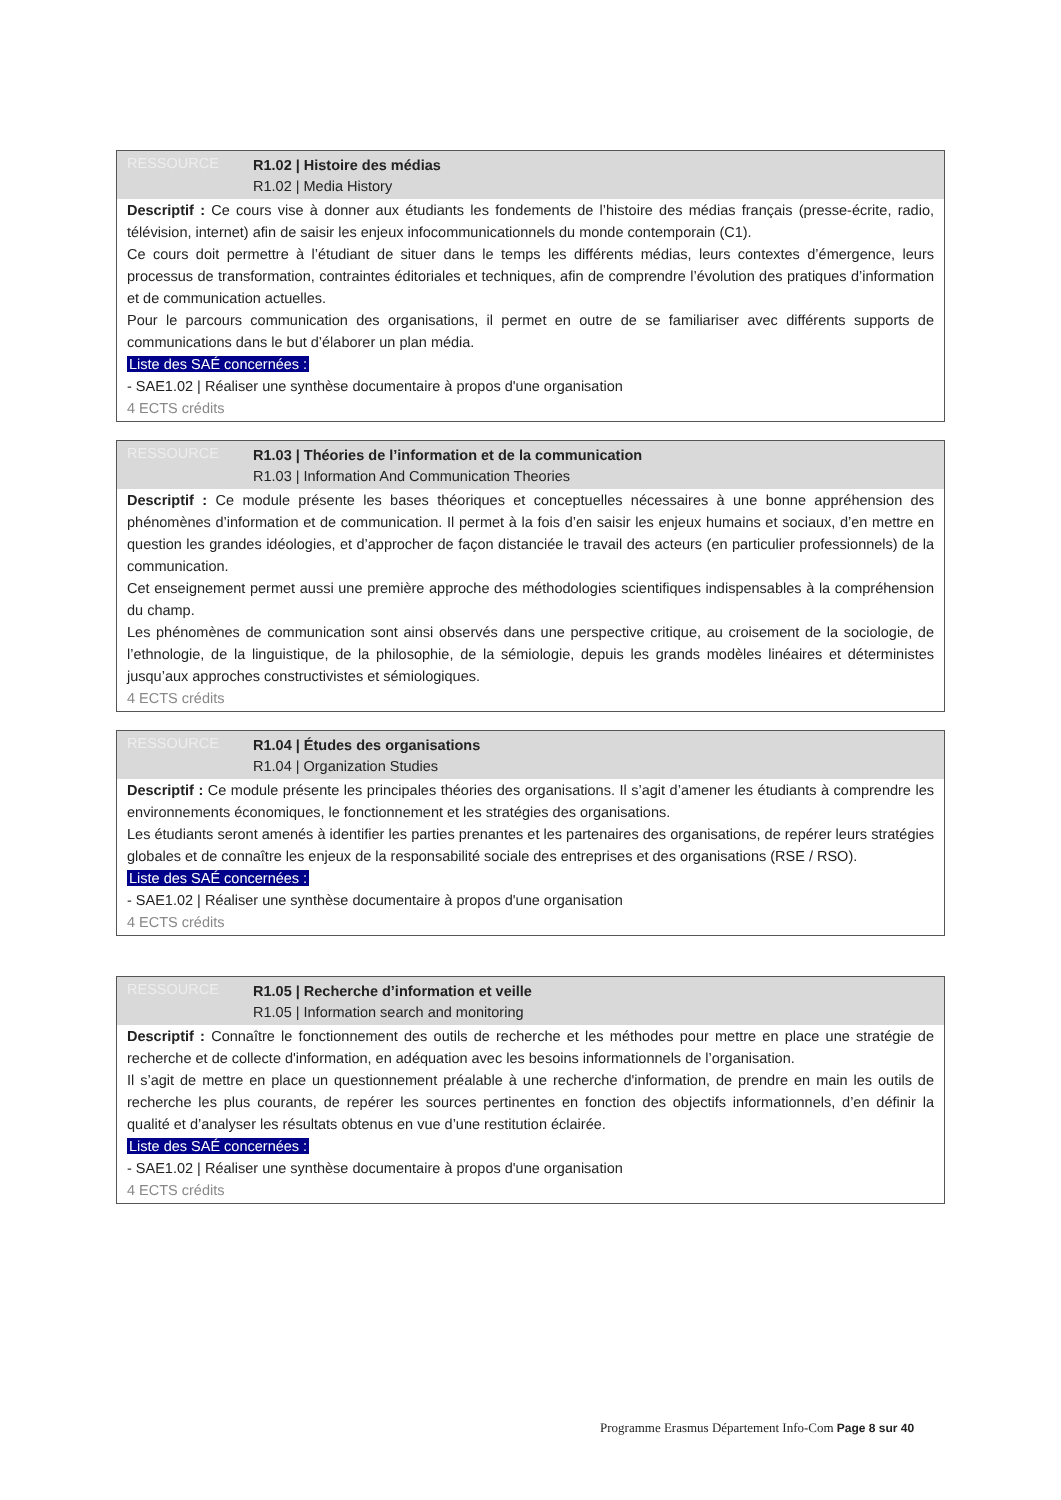RESSOURCE
R1.02 | Histoire des médias
R1.02 | Media History
Descriptif : Ce cours vise à donner aux étudiants les fondements de l’histoire des médias français (presse-écrite, radio, télévision, internet) afin de saisir les enjeux infocommunicationnels du monde contemporain (C1).
Ce cours doit permettre à l’étudiant de situer dans le temps les différents médias, leurs contextes d’émergence, leurs processus de transformation, contraintes éditoriales et techniques, afin de comprendre l’évolution des pratiques d’information et de communication actuelles.
Pour le parcours communication des organisations, il permet en outre de se familiariser avec différents supports de communications dans le but d’élaborer un plan média.
Liste des SAÉ concernées :
- SAE1.02 | Réaliser une synthèse documentaire à propos d'une organisation
4 ECTS crédits
RESSOURCE
R1.03 | Théories de l’information et de la communication
R1.03 | Information And Communication Theories
Descriptif : Ce module présente les bases théoriques et conceptuelles nécessaires à une bonne appréhension des phénomènes d’information et de communication. Il permet à la fois d’en saisir les enjeux humains et sociaux, d’en mettre en question les grandes idéologies, et d’approcher de façon distanciée le travail des acteurs (en particulier professionnels) de la communication.
Cet enseignement permet aussi une première approche des méthodologies scientifiques indispensables à la compréhension du champ.
Les phénomènes de communication sont ainsi observés dans une perspective critique, au croisement de la sociologie, de l’ethnologie, de la linguistique, de la philosophie, de la sémiologie, depuis les grands modèles linéaires et déterministes jusqu’aux approches constructivistes et sémiologiques.
4 ECTS crédits
RESSOURCE
R1.04 | Études des organisations
R1.04 | Organization Studies
Descriptif : Ce module présente les principales théories des organisations. Il s’agit d’amener les étudiants à comprendre les environnements économiques, le fonctionnement et les stratégies des organisations.
Les étudiants seront amenés à identifier les parties prenantes et les partenaires des organisations, de repérer leurs stratégies globales et de connaître les enjeux de la responsabilité sociale des entreprises et des organisations (RSE / RSO).
Liste des SAÉ concernées :
- SAE1.02 | Réaliser une synthèse documentaire à propos d'une organisation
4 ECTS crédits
RESSOURCE
R1.05 | Recherche d’information et veille
R1.05 | Information search and monitoring
Descriptif : Connaître le fonctionnement des outils de recherche et les méthodes pour mettre en place une stratégie de recherche et de collecte d'information, en adéquation avec les besoins informationnels de l’organisation.
Il s’agit de mettre en place un questionnement préalable à une recherche d'information, de prendre en main les outils de recherche les plus courants, de repérer les sources pertinentes en fonction des objectifs informationnels, d’en définir la qualité et d’analyser les résultats obtenus en vue d’une restitution éclairée.
Liste des SAÉ concernées :
- SAE1.02 | Réaliser une synthèse documentaire à propos d'une organisation
4 ECTS crédits
Programme Erasmus Département Info-Com Page 8 sur 40